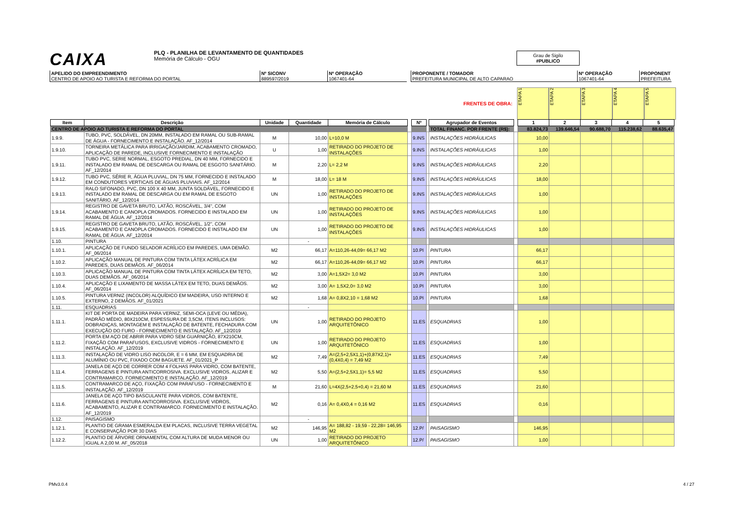CAIXA PLQ - PLANILHA DE LEVANTAMENTO DE QUANTIDADES
Memória de Cálculo - OGU
Grau de Sigilo
#PUBLICO
APELIDO DO EMPREENDIMENTO
CENTRO DE APOIO AO TURISTA E REFORMA DO PORTAL
Nº SICONV
889597/2019
Nº OPERAÇÃO
1067401-64
PROPONENTE / TOMADOR
PREFEITURA MUNICIPAL DE ALTO CAPARAO
Nº OPERAÇÃO
1067401-64
PROPONENT
PREFEITURA
FRENTES DE OBRA:
ETAPA 1
ETAPA 2
ETAPA 3
ETAPA 4
ETAPA 5
| Item | Descrição | Unidade | Quantidade | Memória de Cálculo | | Nº | | Agrupador de Eventos | | 1 | 2 | 3 | 4 | 5 |
| CENTRO DE APOIO AO TURISTA E REFORMA DO PORTAL | | | | | | | | TOTAL FINANC. POR FRENTE (R$): | | 83.824,73 | 139.646,54 | 90.688,70 | 115.238,62 | 88.635,47 |
| 1.9.9. | TUBO, PVC, SOLDÁVEL, DN 20MM, INSTALADO EM RAMAL OU SUB-RAMAL DE ÁGUA - FORNECIMENTO E INSTALAÇÃO. AF_12/2014 | M | 10,00 | L=10,0 M | | 9.INS | | INSTALAÇÕES HIDRÁULICAS | | 10,00 | | | | |
| 1.9.10. | TORNEIRA METÁLICA PARA IRRIGAÇÃO/JARDIM, ACABAMENTO CROMADO, APLICAÇÃO DE PAREDE, INCLUSIVE FORNECIMENTO E INSTALAÇÃO | U | 1,00 | RETIRADO DO PROJETO DE INSTALAÇÕES | | 9.INS | | INSTALAÇÕES HIDRÁULICAS | | 1,00 | | | | |
| 1.9.11. | TUBO PVC, SERIE NORMAL, ESGOTO PREDIAL, DN 40 MM, FORNECIDO E INSTALADO EM RAMAL DE DESCARGA OU RAMAL DE ESGOTO SANITÁRIO. AF_12/2014 | M | 2,20 | L= 2,2 M | | 9.INS | | INSTALAÇÕES HIDRÁULICAS | | 2,20 | | | | |
| 1.9.12. | TUBO PVC, SÉRIE R, ÁGUA PLUVIAL, DN 75 MM, FORNECIDO E INSTALADO EM CONDUTORES VERTICAIS DE ÁGUAS PLUVIAIS. AF_12/2014 | M | 18,00 | L= 18 M | | 9.INS | | INSTALAÇÕES HIDRÁULICAS | | 18,00 | | | | |
| 1.9.13. | RALO SIFONADO, PVC, DN 100 X 40 MM, JUNTA SOLDÁVEL, FORNECIDO E INSTALADO EM RAMAL DE DESCARGA OU EM RAMAL DE ESGOTO SANITÁRIO. AF_12/2014 | UN | 1,00 | RETIRADO DO PROJETO DE INSTALAÇÕES | | 9.INS | | INSTALAÇÕES HIDRÁULICAS | | 1,00 | | | | |
| 1.9.14. | REGISTRO DE GAVETA BRUTO, LATÃO, ROSCÁVEL, 3/4", COM ACABAMENTO E CANOPLA CROMADOS. FORNECIDO E INSTALADO EM RAMAL DE ÁGUA. AF_12/2014 | UN | 1,00 | RETIRADO DO PROJETO DE INSTALAÇÕES | | 9.INS | | INSTALAÇÕES HIDRÁULICAS | | 1,00 | | | | |
| 1.9.15. | REGISTRO DE GAVETA BRUTO, LATÃO, ROSCÁVEL, 1/2", COM ACABAMENTO E CANOPLA CROMADOS. FORNECIDO E INSTALADO EM RAMAL DE ÁGUA. AF_12/2014 | UN | 1,00 | RETIRADO DO PROJETO DE INSTALAÇÕES | | 9.INS | | INSTALAÇÕES HIDRÁULICAS | | 1,00 | | | | |
| 1.10. | PINTURA | | - | | | | | | | | | | | |
| 1.10.1. | APLICAÇÃO DE FUNDO SELADOR ACRÍLICO EM PAREDES, UMA DEMÃO. AF_06/2014 | M2 | 66,17 | A=110,26-44,09= 66,17 M2 | | 10.PI | | PINTURA | | 66,17 | | | | |
| 1.10.2. | APLICAÇÃO MANUAL DE PINTURA COM TINTA LÁTEX ACRÍLICA EM PAREDES, DUAS DEMÃOS. AF_06/2014 | M2 | 66,17 | A=110,26-44,09= 66,17 M2 | | 10.PI | | PINTURA | | 66,17 | | | | |
| 1.10.3. | APLICAÇÃO MANUAL DE PINTURA COM TINTA LÁTEX ACRÍLICA EM TETO, DUAS DEMÃOS. AF_06/2014 | M2 | 3,00 | A=1,5X2= 3,0 M2 | | 10.PI | | PINTURA | | 3,00 | | | | |
| 1.10.4. | APLICAÇÃO E LIXAMENTO DE MASSA LÁTEX EM TETO, DUAS DEMÃOS. AF_06/2014 | M2 | 3,00 | A= 1,5X2,0= 3,0 M2 | | 10.PI | | PINTURA | | 3,00 | | | | |
| 1.10.5. | PINTURA VERNIZ (INCOLOR) ALQUÍDICO EM MADEIRA, USO INTERNO E EXTERNO, 2 DEMÃOS. AF_01/2021 | M2 | 1,68 | A= 0,8X2,10 = 1,68 M2 | | 10.PI | | PINTURA | | 1,68 | | | | |
| 1.11. | ESQUADRIAS | | - | | | | | | | | | | | |
| 1.11.1. | KIT DE PORTA DE MADEIRA PARA VERNIZ, SEMI-OCA (LEVE OU MÉDIA), PADRÃO MÉDIO, 80X210CM, ESPESSURA DE 3,5CM, ITENS INCLUSOS: DOBRADIÇAS, MONTAGEM E INSTALAÇÃO DE BATENTE, FECHADURA COM EXECUÇÃO DO FURO - FORNECIMENTO E INSTALAÇÃO. AF_12/2019 | UN | 1,00 | RETIRADO DO PROJETO ARQUITETÔNICO | | 11.ES | | ESQUADRIAS | | 1,00 | | | | |
| 1.11.2. | PORTA EM AÇO DE ABRIR PARA VIDRO SEM GUARNIÇÃO, 87X210CM, FIXAÇÃO COM PARAFUSOS, EXCLUSIVE VIDROS - FORNECIMENTO E INSTALAÇÃO. AF_12/2019 | UN | 1,00 | RETIRADO DO PROJETO ARQUITETÔNICO | | 11.ES | | ESQUADRIAS | | 1,00 | | | | |
| 1.11.3. | INSTALAÇÃO DE VIDRO LISO INCOLOR, E = 6 MM, EM ESQUADRIA DE ALUMÍNIO OU PVC, FIXADO COM BAGUETE. AF_01/2021_P | M2 | 7,49 | A=(2,5+2,5X1,1)+(0,87X2,1)+(0,4X0,4) = 7,49 M2 | | 11.ES | | ESQUADRIAS | | 7,49 | | | | |
| 1.11.4. | JANELA DE AÇO DE CORRER COM 4 FOLHAS PARA VIDRO, COM BATENTE, FERRAGENS E PINTURA ANTICORROSIVA. EXCLUSIVE VIDROS, ALIZAR E CONTRAMARCO. FORNECIMENTO E INSTALAÇÃO. AF_12/2019 | M2 | 5,50 | A=(2,5+2,5X1,1)= 5,5 M2 | | 11.ES | | ESQUADRIAS | | 5,50 | | | | |
| 1.11.5. | CONTRAMARCO DE AÇO, FIXAÇÃO COM PARAFUSO - FORNECIMENTO E INSTALAÇÃO. AF_12/2019 | M | 21,60 | L=4X(2,5+2,5+0,4) = 21,60 M | | 11.ES | | ESQUADRIAS | | 21,60 | | | | |
| 1.11.6. | JANELA DE AÇO TIPO BASCULANTE PARA VIDROS, COM BATENTE, FERRAGENS E PINTURA ANTICORROSIVA. EXCLUSIVE VIDROS, ACABAMENTO, ALIZAR E CONTRAMARCO. FORNECIMENTO E INSTALAÇÃO. AF_12/2019 | M2 | 0,16 | A= 0,4X0,4 = 0,16 M2 | | 11.ES | | ESQUADRIAS | | 0,16 | | | | |
| 1.12. | PAISAGISMO | | - | | | | | | | | | | | |
| 1.12.1. | PLANTIO DE GRAMA ESMERALDA EM PLACAS, INCLUSIVE TERRA VEGETAL E CONSERVAÇÃO POR 30 DIAS | M2 | 146,95 | A= 188,82 - 19,59 - 22,28= 146,95 M2 | | 12.P/ | | PAISAGISMO | | 146,95 | | | | |
| 1.12.2. | PLANTIO DE ÁRVORE ORNAMENTAL COM ALTURA DE MUDA MENOR OU IGUAL A 2,00 M. AF_05/2018 | UN | 1,00 | RETIRADO DO PROJETO ARQUITETÔNICO | | 12.P/ | | PAISAGISMO | | 1,00 | | | | |
PMv3.0.4 4 / 27